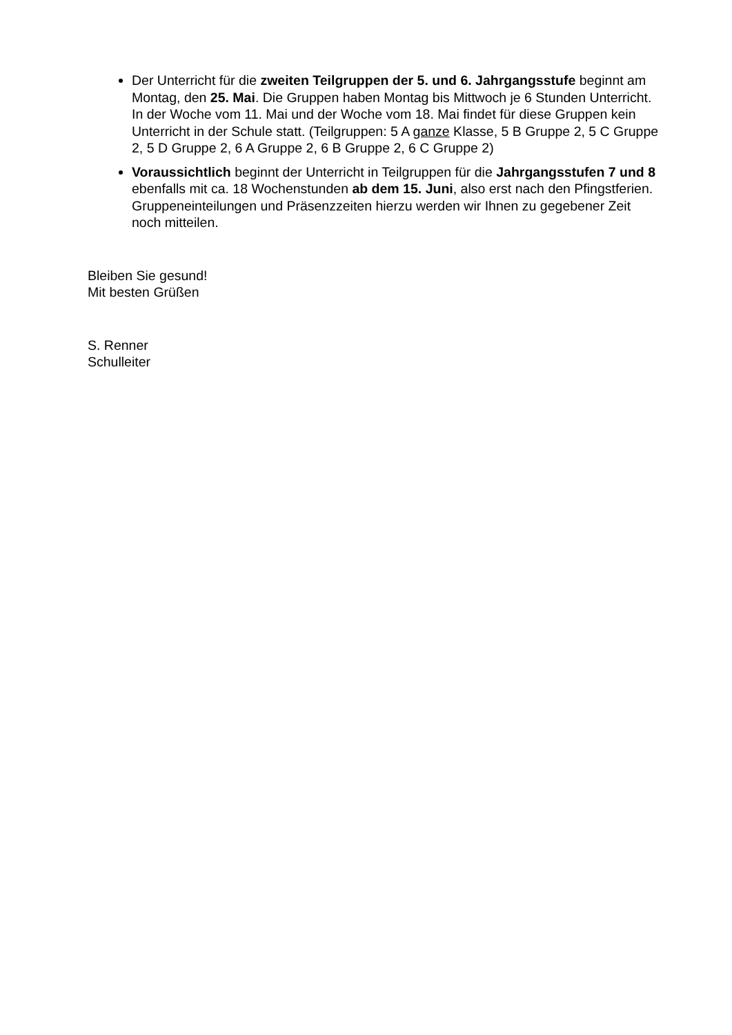Der Unterricht für die zweiten Teilgruppen der 5. und 6. Jahrgangsstufe beginnt am Montag, den 25. Mai. Die Gruppen haben Montag bis Mittwoch je 6 Stunden Unterricht. In der Woche vom 11. Mai und der Woche vom 18. Mai findet für diese Gruppen kein Unterricht in der Schule statt. (Teilgruppen: 5 A ganze Klasse, 5 B Gruppe 2, 5 C Gruppe 2, 5 D Gruppe 2, 6 A Gruppe 2, 6 B Gruppe 2, 6 C Gruppe 2)
Voraussichtlich beginnt der Unterricht in Teilgruppen für die Jahrgangsstufen 7 und 8 ebenfalls mit ca. 18 Wochenstunden ab dem 15. Juni, also erst nach den Pfingstferien. Gruppeneinteilungen und Präsenzzeiten hierzu werden wir Ihnen zu gegebener Zeit noch mitteilen.
Bleiben Sie gesund!
Mit besten Grüßen
S. Renner
Schulleiter